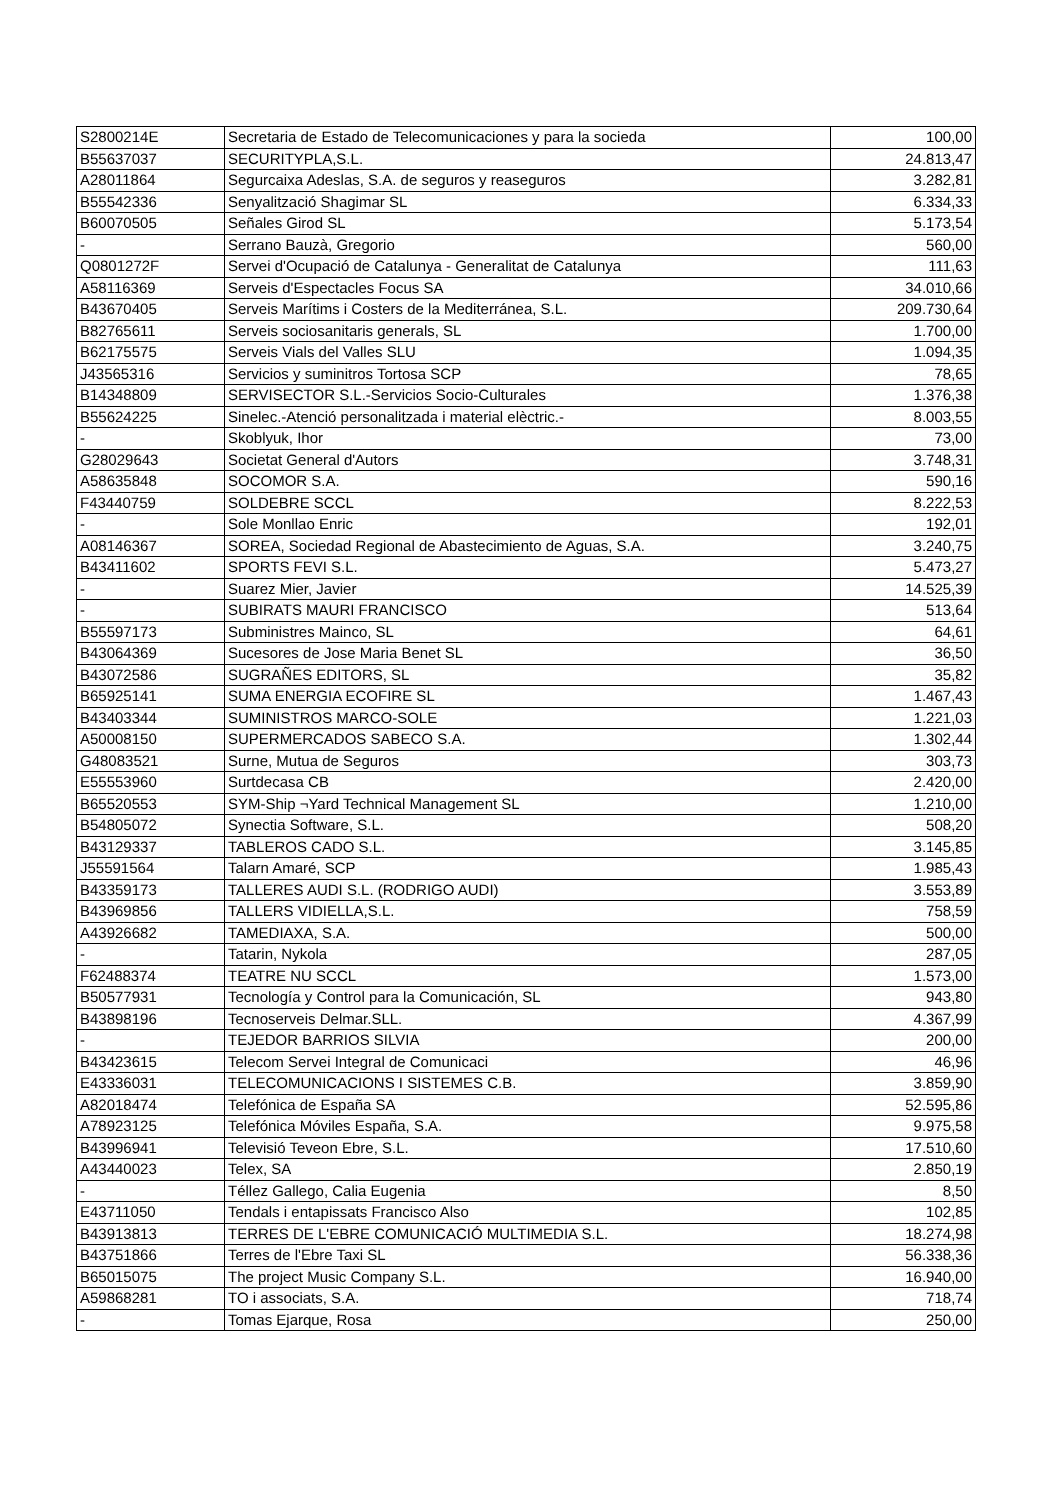| S2800214E | Secretaria de Estado de Telecomunicaciones y para la socieda | 100,00 |
| B55637037 | SECURITYPLA,S.L. | 24.813,47 |
| A28011864 | Segurcaixa Adeslas, S.A. de seguros y reaseguros | 3.282,81 |
| B55542336 | Senyalització Shagimar SL | 6.334,33 |
| B60070505 | Señales Girod SL | 5.173,54 |
| - | Serrano Bauzà, Gregorio | 560,00 |
| Q0801272F | Servei d'Ocupació de Catalunya - Generalitat de Catalunya | 111,63 |
| A58116369 | Serveis d'Espectacles Focus SA | 34.010,66 |
| B43670405 | Serveis Marítims i Costers de la Mediterránea, S.L. | 209.730,64 |
| B82765611 | Serveis sociosanitaris generals, SL | 1.700,00 |
| B62175575 | Serveis Vials del Valles SLU | 1.094,35 |
| J43565316 | Servicios y suminitros Tortosa SCP | 78,65 |
| B14348809 | SERVISECTOR S.L.-Servicios Socio-Culturales | 1.376,38 |
| B55624225 | Sinelec.-Atenció personalitzada i material elèctric.- | 8.003,55 |
| - | Skoblyuk, Ihor | 73,00 |
| G28029643 | Societat General d'Autors | 3.748,31 |
| A58635848 | SOCOMOR S.A. | 590,16 |
| F43440759 | SOLDEBRE SCCL | 8.222,53 |
| - | Sole Monllao Enric | 192,01 |
| A08146367 | SOREA, Sociedad Regional de Abastecimiento de Aguas, S.A. | 3.240,75 |
| B43411602 | SPORTS FEVI S.L. | 5.473,27 |
| - | Suarez Mier, Javier | 14.525,39 |
| - | SUBIRATS MAURI FRANCISCO | 513,64 |
| B55597173 | Subministres Mainco, SL | 64,61 |
| B43064369 | Sucesores de Jose Maria Benet SL | 36,50 |
| B43072586 | SUGRAÑES EDITORS, SL | 35,82 |
| B65925141 | SUMA ENERGIA ECOFIRE SL | 1.467,43 |
| B43403344 | SUMINISTROS MARCO-SOLE | 1.221,03 |
| A50008150 | SUPERMERCADOS SABECO S.A. | 1.302,44 |
| G48083521 | Surne, Mutua de Seguros | 303,73 |
| E55553960 | Surtdecasa CB | 2.420,00 |
| B65520553 | SYM-Ship ¬Yard Technical Management SL | 1.210,00 |
| B54805072 | Synectia Software, S.L. | 508,20 |
| B43129337 | TABLEROS CADO S.L. | 3.145,85 |
| J55591564 | Talarn Amaré, SCP | 1.985,43 |
| B43359173 | TALLERES AUDI S.L. (RODRIGO AUDI) | 3.553,89 |
| B43969856 | TALLERS VIDIELLA,S.L. | 758,59 |
| A43926682 | TAMEDIAXA, S.A. | 500,00 |
| - | Tatarin, Nykola | 287,05 |
| F62488374 | TEATRE NU SCCL | 1.573,00 |
| B50577931 | Tecnología y Control para la Comunicación, SL | 943,80 |
| B43898196 | Tecnoserveis Delmar.SLL. | 4.367,99 |
| - | TEJEDOR BARRIOS SILVIA | 200,00 |
| B43423615 | Telecom Servei Integral de Comunicaci | 46,96 |
| E43336031 | TELECOMUNICACIONS I SISTEMES C.B. | 3.859,90 |
| A82018474 | Telefónica de España SA | 52.595,86 |
| A78923125 | Telefónica Móviles España, S.A. | 9.975,58 |
| B43996941 | Televisió Teveon Ebre, S.L. | 17.510,60 |
| A43440023 | Telex, SA | 2.850,19 |
| - | Téllez Gallego, Calia Eugenia | 8,50 |
| E43711050 | Tendals i entapissats Francisco Also | 102,85 |
| B43913813 | TERRES DE L'EBRE COMUNICACIÓ MULTIMEDIA S.L. | 18.274,98 |
| B43751866 | Terres de l'Ebre Taxi SL | 56.338,36 |
| B65015075 | The project Music Company S.L. | 16.940,00 |
| A59868281 | TO i associats, S.A. | 718,74 |
| - | Tomas Ejarque, Rosa | 250,00 |